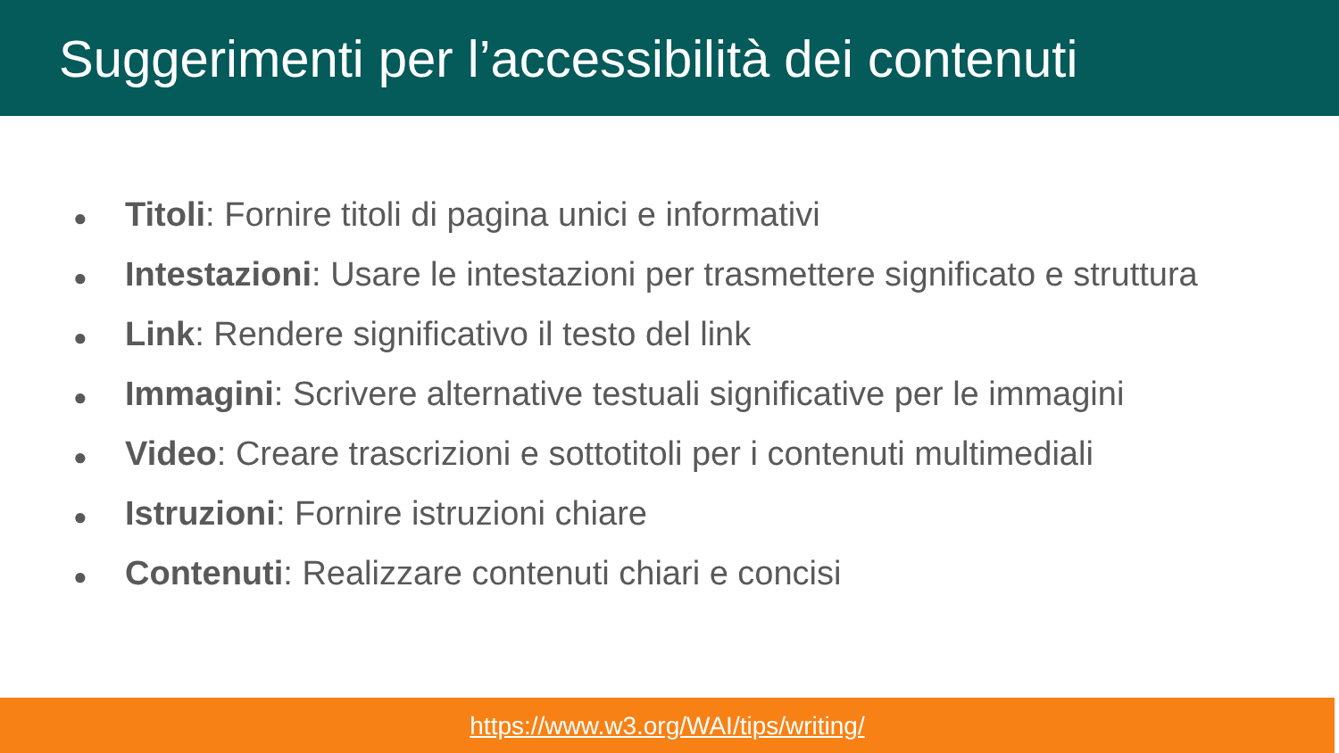Suggerimenti per l’accessibilità dei contenuti
● Titoli: Fornire titoli di pagina unici e informativi
● Intestazioni: Usare le intestazioni per trasmettere significato e struttura
● Link: Rendere significativo il testo del link
● Immagini: Scrivere alternative testuali significative per le immagini
● Video: Creare trascrizioni e sottotitoli per i contenuti multimediali
● Istruzioni: Fornire istruzioni chiare
● Contenuti: Realizzare contenuti chiari e concisi
https://www.w3.org/WAI/tips/writing/